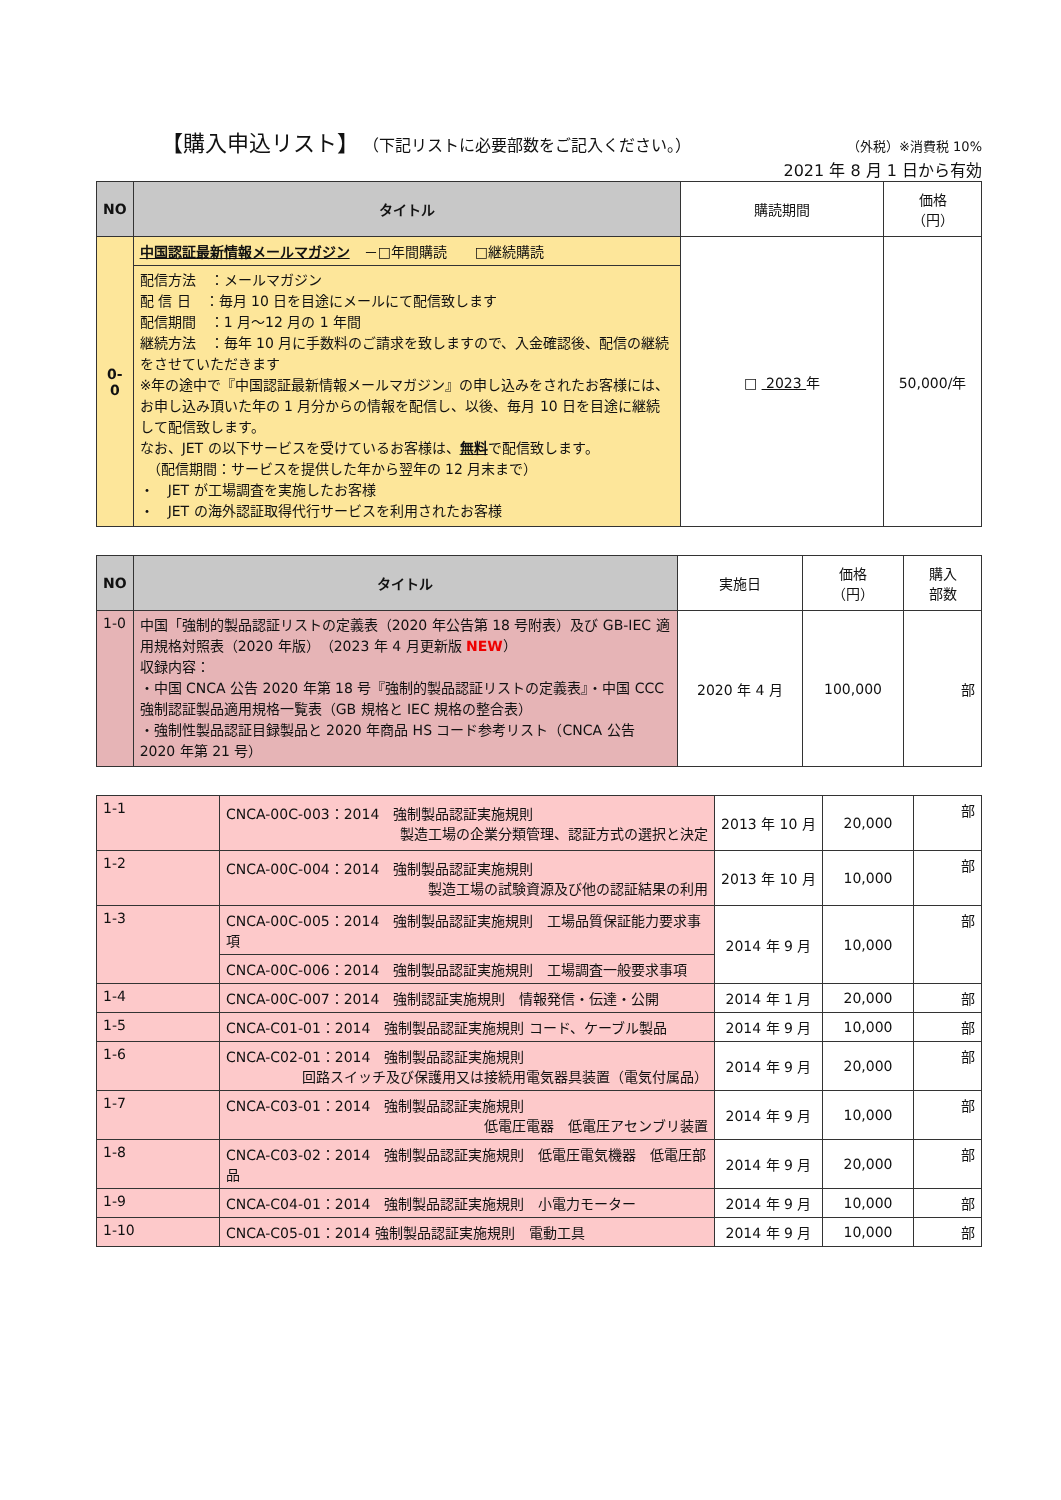【購入申込リスト】 （下記リストに必要部数をご記入ください。） （外税）※消費税 10%
2021 年 8 月 1 日から有効
| NO | タイトル | 購読期間 | 価格 （円） |
| 0-0 | 中国認証最新情報メールマガジン －□年間購読 □継続購読 | □ 2023 年 | 50,000/年 |
| | 配信方法 ：メールマガジン 配 信 日 ：毎月 10 日を目途にメールにて配信致します 配信期間 ：1 月～12 月の 1 年間 継続方法 ：毎年 10 月に手数料のご請求を致しますので、入金確認後、配信の継続をさせていただきます ※年の途中で『中国認証最新情報メールマガジン』の申し込みをされたお客様には、お申し込み頂いた年の 1 月分からの情報を配信し、以後、毎月 10 日を目途に継続して配信致します。 なお、JET の以下サービスを受けているお客様は、 無料 で配信致します。 （配信期間：サービスを提供した年から翌年の 12 月末まで） ・ JET が工場調査を実施したお客様 ・ JET の海外認証取得代行サービスを利用されたお客様 | | |
| NO | タイトル | 実施日 | 価格 （円） | 購入 部数 |
| 1-0 | 中国「強制的製品認証リストの定義表（2020 年公告第 18 号附表）及び GB-IEC 適用規格対照表（2020 年版） （2023 年 4 月更新版 NEW ） 収録内容： ・中国 CNCA 公告 2020 年第 18 号『強制的製品認証リストの定義表』・中国 CCC 強制認証製品適用規格一覧表（GB 規格と IEC 規格の整合表） ・強制性製品認証目録製品と 2020 年商品 HS コード参考リスト（CNCA 公告 2020 年第 21 号） | 2020 年 4 月 | 100,000 | 部 |
| 1-1 | CNCA-00C-003：2014 強制製品認証実施規則 製造工場の企業分類管理、認証方式の選択と決定 | 2013 年 10 月 | 20,000 | 部 |
| 1-2 | CNCA-00C-004：2014 強制製品認証実施規則 製造工場の試験資源及び他の認証結果の利用 | 2013 年 10 月 | 10,000 | 部 |
| 1-3 | CNCA-00C-005：2014 強制製品認証実施規則 工場品質保証能力要求事項 | 2014 年 9 月 | 10,000 | 部 |
| | CNCA-00C-006：2014 強制製品認証実施規則 工場調査一般要求事項 | | | |
| 1-4 | CNCA-00C-007：2014 強制認証実施規則 情報発信・伝達・公開 | 2014 年 1 月 | 20,000 | 部 |
| 1-5 | CNCA-C01-01：2014 強制製品認証実施規則 コード、ケーブル製品 | 2014 年 9 月 | 10,000 | 部 |
| 1-6 | CNCA-C02-01：2014 強制製品認証実施規則 回路スイッチ及び保護用又は接続用電気器具装置（電気付属品） | 2014 年 9 月 | 20,000 | 部 |
| 1-7 | CNCA-C03-01：2014 強制製品認証実施規則 低電圧電器 低電圧アセンブリ装置 | 2014 年 9 月 | 10,000 | 部 |
| 1-8 | CNCA-C03-02：2014 強制製品認証実施規則 低電圧電気機器 低電圧部品 | 2014 年 9 月 | 20,000 | 部 |
| 1-9 | CNCA-C04-01：2014 強制製品認証実施規則 小電力モーター | 2014 年 9 月 | 10,000 | 部 |
| 1-10 | CNCA-C05-01：2014 強制製品認証実施規則 電動工具 | 2014 年 9 月 | 10,000 | 部 |